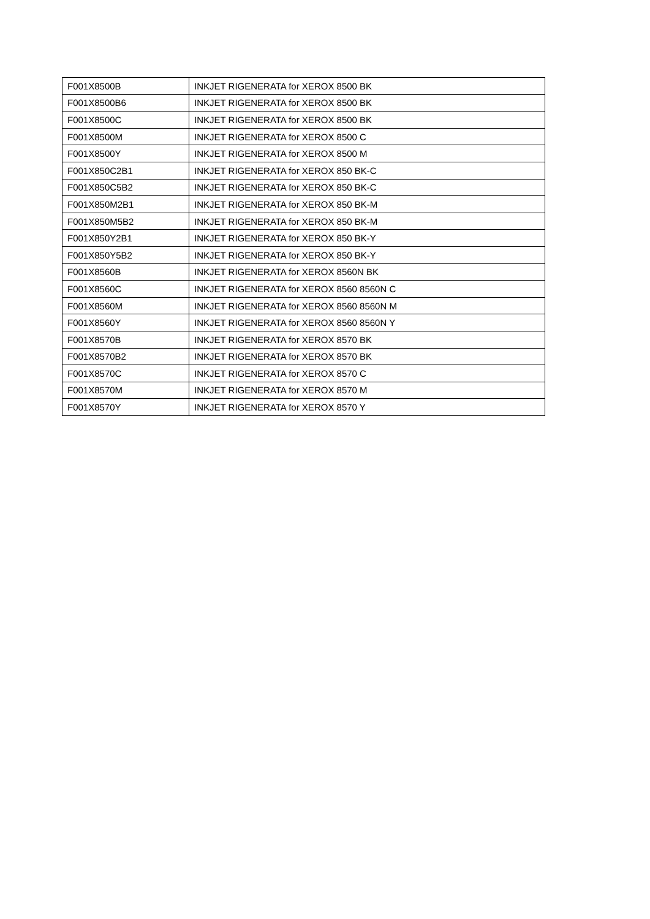| F001X8500B | INKJET RIGENERATA for XEROX 8500 BK |
| F001X8500B6 | INKJET RIGENERATA for XEROX 8500 BK |
| F001X8500C | INKJET RIGENERATA for XEROX 8500 BK |
| F001X8500M | INKJET RIGENERATA for XEROX 8500 C |
| F001X8500Y | INKJET RIGENERATA for XEROX 8500 M |
| F001X850C2B1 | INKJET RIGENERATA for XEROX 850 BK-C |
| F001X850C5B2 | INKJET RIGENERATA for XEROX 850 BK-C |
| F001X850M2B1 | INKJET RIGENERATA for XEROX 850 BK-M |
| F001X850M5B2 | INKJET RIGENERATA for XEROX 850 BK-M |
| F001X850Y2B1 | INKJET RIGENERATA for XEROX 850 BK-Y |
| F001X850Y5B2 | INKJET RIGENERATA for XEROX 850 BK-Y |
| F001X8560B | INKJET RIGENERATA for XEROX 8560N BK |
| F001X8560C | INKJET RIGENERATA for XEROX 8560 8560N C |
| F001X8560M | INKJET RIGENERATA for XEROX 8560 8560N M |
| F001X8560Y | INKJET RIGENERATA for XEROX 8560 8560N Y |
| F001X8570B | INKJET RIGENERATA for XEROX 8570 BK |
| F001X8570B2 | INKJET RIGENERATA for XEROX 8570 BK |
| F001X8570C | INKJET RIGENERATA for XEROX 8570 C |
| F001X8570M | INKJET RIGENERATA for XEROX 8570 M |
| F001X8570Y | INKJET RIGENERATA for XEROX 8570 Y |